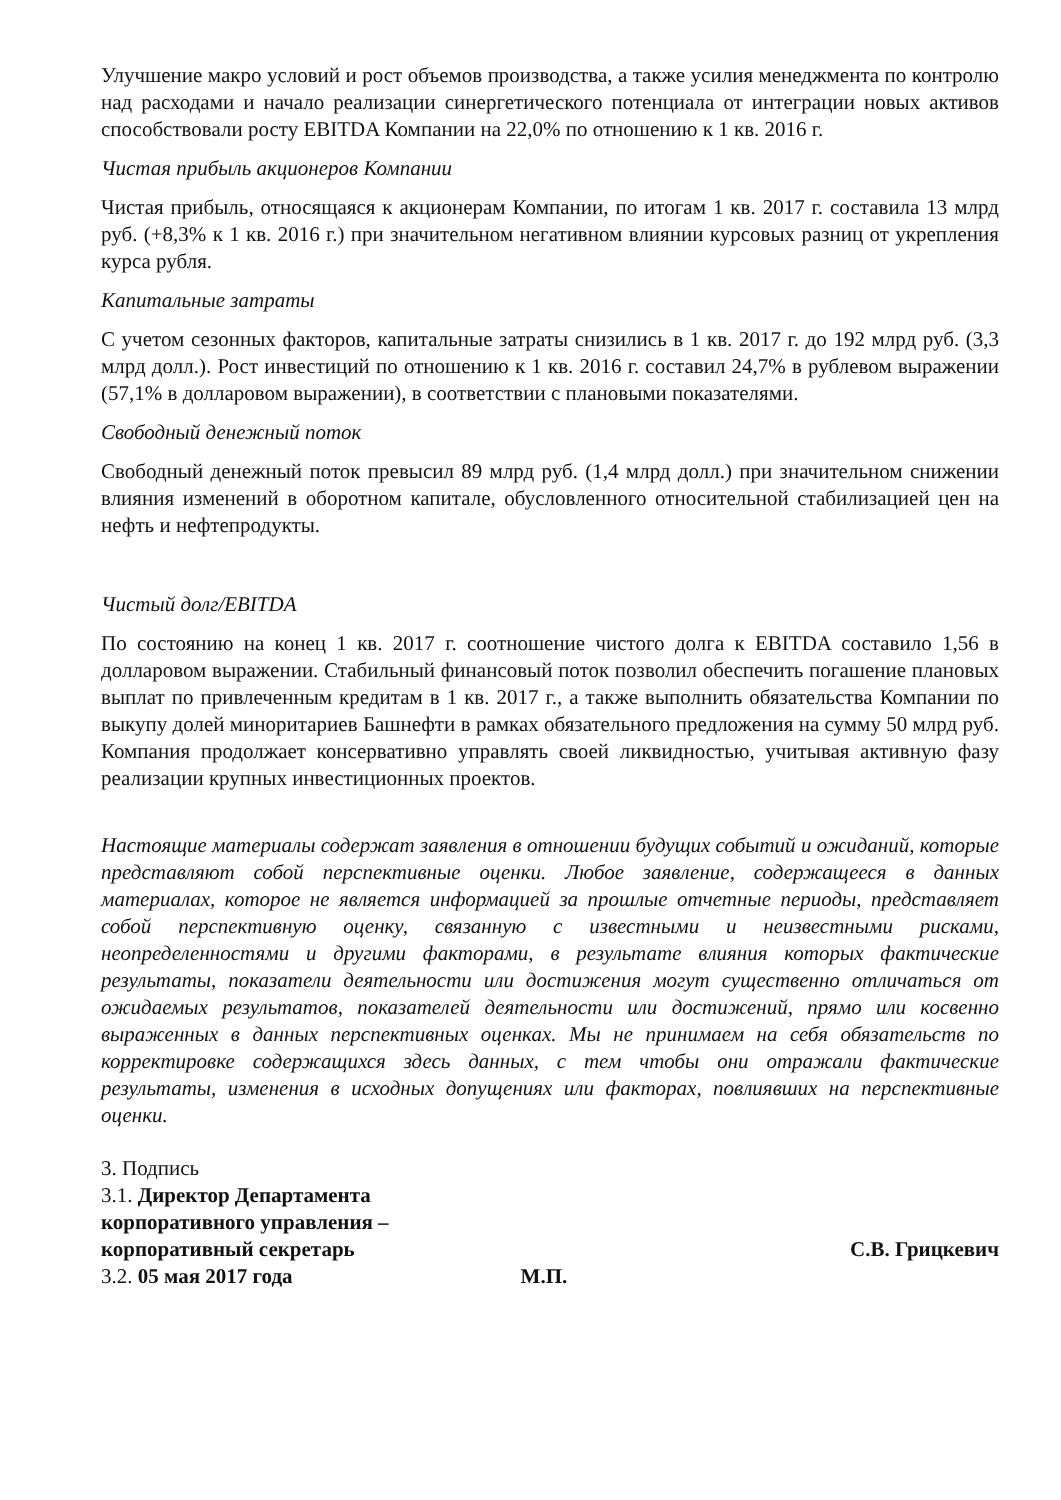Улучшение макро условий и рост объемов производства, а также усилия менеджмента по контролю над расходами и начало реализации синергетического потенциала от интеграции новых активов способствовали росту EBITDA Компании на 22,0% по отношению к 1 кв. 2016 г.
Чистая прибыль акционеров Компании
Чистая прибыль, относящаяся к акционерам Компании, по итогам 1 кв. 2017 г. составила 13 млрд руб. (+8,3% к 1 кв. 2016 г.) при значительном негативном влиянии курсовых разниц от укрепления курса рубля.
Капитальные затраты
С учетом сезонных факторов, капитальные затраты снизились в 1 кв. 2017 г. до 192 млрд руб. (3,3 млрд долл.). Рост инвестиций по отношению к 1 кв. 2016 г. составил 24,7% в рублевом выражении (57,1% в долларовом выражении), в соответствии с плановыми показателями.
Свободный денежный поток
Свободный денежный поток превысил 89 млрд руб. (1,4 млрд долл.) при значительном снижении влияния изменений в оборотном капитале, обусловленного относительной стабилизацией цен на нефть и нефтепродукты.
Чистый долг/EBITDA
По состоянию на конец 1 кв. 2017 г. соотношение чистого долга к EBITDA составило 1,56 в долларовом выражении. Стабильный финансовый поток позволил обеспечить погашение плановых выплат по привлеченным кредитам в 1 кв. 2017 г., а также выполнить обязательства Компании по выкупу долей миноритариев Башнефти в рамках обязательного предложения на сумму 50 млрд руб. Компания продолжает консервативно управлять своей ликвидностью, учитывая активную фазу реализации крупных инвестиционных проектов.
Настоящие материалы содержат заявления в отношении будущих событий и ожиданий, которые представляют собой перспективные оценки. Любое заявление, содержащееся в данных материалах, которое не является информацией за прошлые отчетные периоды, представляет собой перспективную оценку, связанную с известными и неизвестными рисками, неопределенностями и другими факторами, в результате влияния которых фактические результаты, показатели деятельности или достижения могут существенно отличаться от ожидаемых результатов, показателей деятельности или достижений, прямо или косвенно выраженных в данных перспективных оценках. Мы не принимаем на себя обязательств по корректировке содержащихся здесь данных, с тем чтобы они отражали фактические результаты, изменения в исходных допущениях или факторах, повлиявших на перспективные оценки.
3. Подпись
3.1. Директор Департамента
корпоративного управления –
корпоративный секретарь С.В. Грицкевич
3.2. 05 мая 2017 года М.П.